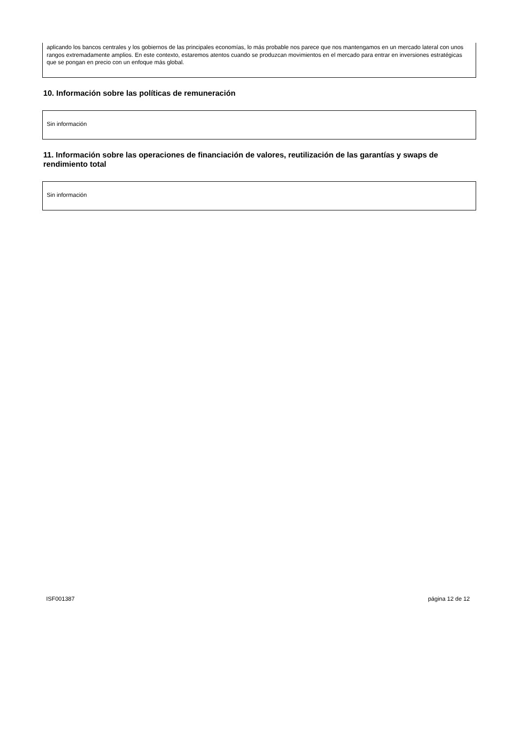aplicando los bancos centrales y los gobiernos de las principales economías, lo más probable nos parece que nos mantengamos en un mercado lateral con unos rangos extremadamente amplios. En este contexto, estaremos atentos cuando se produzcan movimientos en el mercado para entrar en inversiones estratégicas que se pongan en precio con un enfoque más global.
10. Información sobre las políticas de remuneración
Sin información
11. Información sobre las operaciones de financiación de valores, reutilización de las garantías y swaps de rendimiento total
Sin información
ISF001387 página 12 de 12